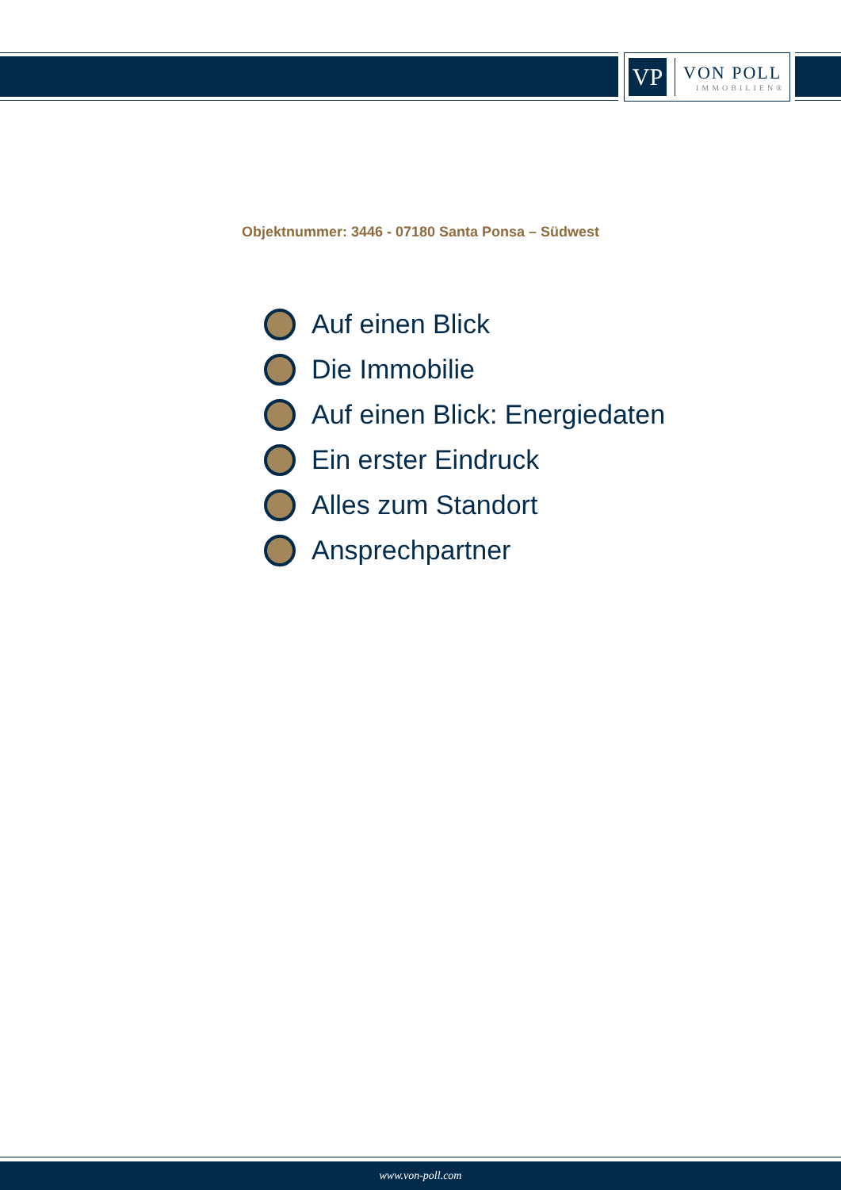VP
VON POLL
IMMOBILIEN®
Objektnummer: 3446 - 07180 Santa Ponsa – Südwest
Auf einen Blick
Die Immobilie
Auf einen Blick: Energiedaten
Ein erster Eindruck
Alles zum Standort
Ansprechpartner
www.von-poll.com